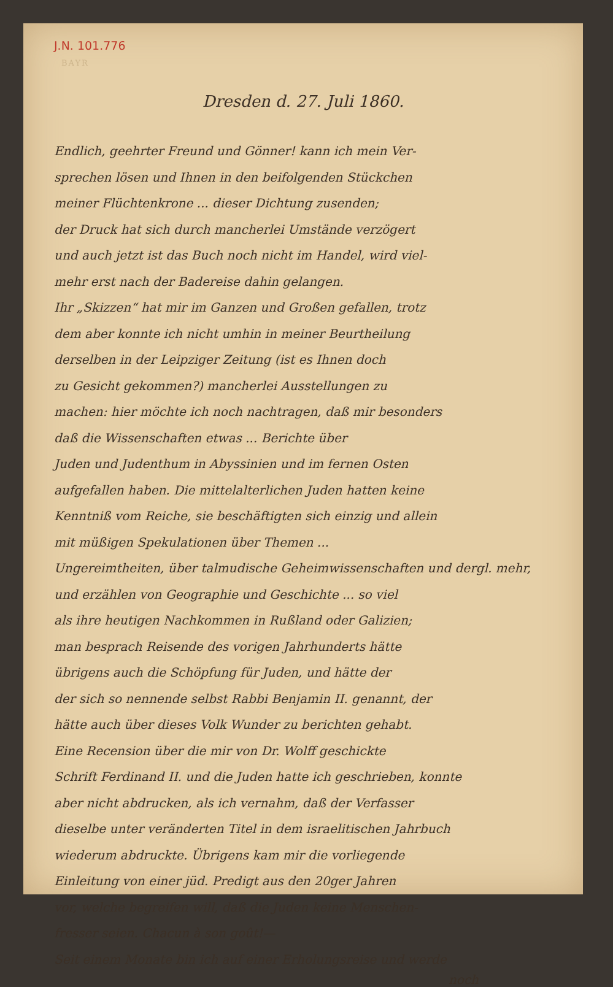J.N. 101.776
BAYR
Dresden d. 27. Juli 1860.
Endlich, geehrter Freund und Gönner! kann ich mein Ver-
sprechen lösen und Ihnen in den beifolgenden Stückchen
meiner Flüchtenkrone ... dieser Dichtung zusenden;
der Druck hat sich durch mancherlei Umstände verzögert
und auch jetzt ist das Buch noch nicht im Handel, wird viel-
mehr erst nach der Badereise dahin gelangen.
Ihr „Skizzen“ hat mir im Ganzen und Großen gefallen, trotz
dem aber konnte ich nicht umhin in meiner Beurtheilung
derselben in der Leipziger Zeitung (ist es Ihnen doch
zu Gesicht gekommen?) mancherlei Ausstellungen zu
machen: hier möchte ich noch nachtragen, daß mir besonders
daß die Wissenschaften etwas ... Berichte über
Juden und Judenthum in Abyssinien und im fernen Osten
aufgefallen haben. Die mittelalterlichen Juden hatten keine
Kenntniß vom Reiche, sie beschäftigten sich einzig und allein
mit müßigen Spekulationen über Themen ...
Ungereimtheiten, über talmudische Geheimwissenschaften und dergl. mehr,
und erzählen von Geographie und Geschichte ... so viel
als ihre heutigen Nachkommen in Rußland oder Galizien;
man besprach Reisende des vorigen Jahrhunderts hätte
übrigens auch die Schöpfung für Juden, und hätte der
der sich so nennende selbst Rabbi Benjamin II. genannt, der
hätte auch über dieses Volk Wunder zu berichten gehabt.
Eine Recension über die mir von Dr. Wolff geschickte
Schrift Ferdinand II. und die Juden hatte ich geschrieben, konnte
aber nicht abdrucken, als ich vernahm, daß der Verfasser
dieselbe unter veränderten Titel in dem israelitischen Jahrbuch
wiederum abdruckte. Übrigens kam mir die vorliegende
Einleitung von einer jüd. Predigt aus den 20ger Jahren
vor, welche begreifen will, daß die Juden keine Menschen-
fresser seien. Chacun à son goût!—
Seit einem Monate bin ich auf einer Erholungsreise und werde
noch